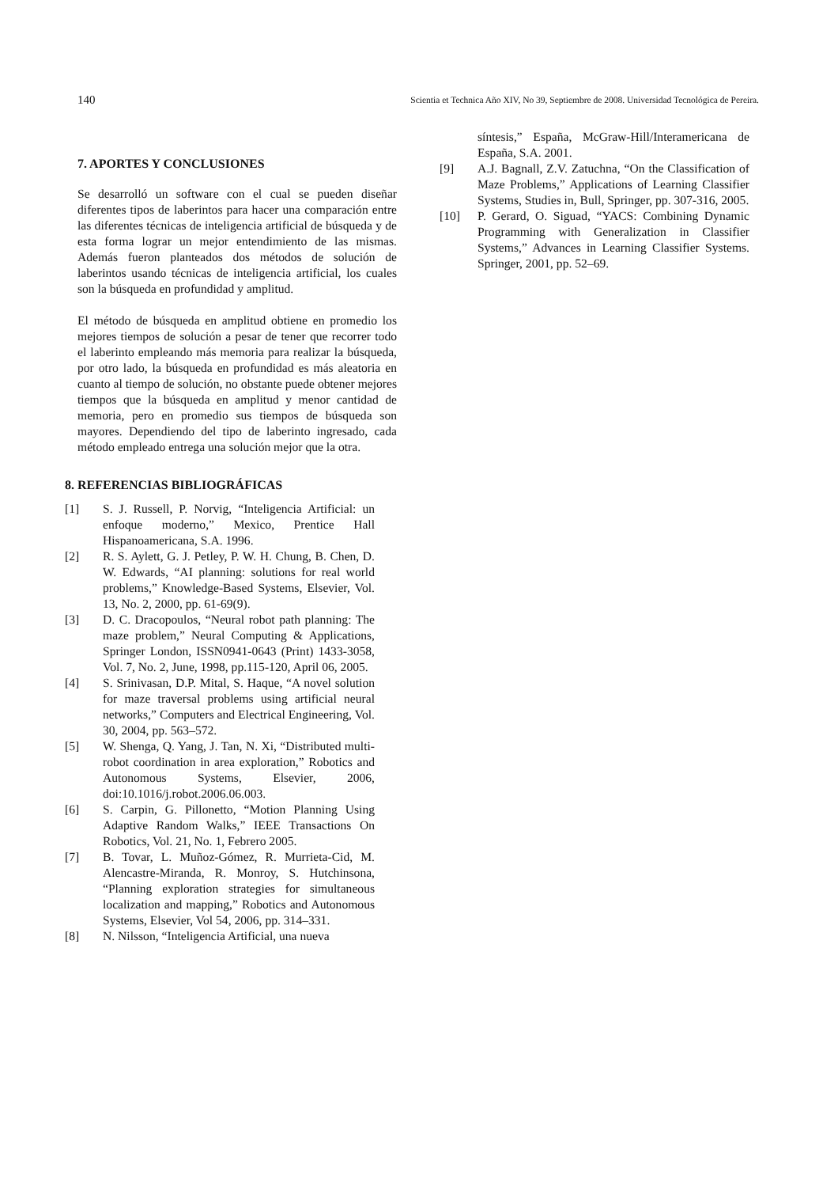140 Scientia et Technica Año XIV, No 39, Septiembre de 2008. Universidad Tecnológica de Pereira.
7. APORTES Y CONCLUSIONES
Se desarrolló un software con el cual se pueden diseñar diferentes tipos de laberintos para hacer una comparación entre las diferentes técnicas de inteligencia artificial de búsqueda y de esta forma lograr un mejor entendimiento de las mismas. Además fueron planteados dos métodos de solución de laberintos usando técnicas de inteligencia artificial, los cuales son la búsqueda en profundidad y amplitud.
El método de búsqueda en amplitud obtiene en promedio los mejores tiempos de solución a pesar de tener que recorrer todo el laberinto empleando más memoria para realizar la búsqueda, por otro lado, la búsqueda en profundidad es más aleatoria en cuanto al tiempo de solución, no obstante puede obtener mejores tiempos que la búsqueda en amplitud y menor cantidad de memoria, pero en promedio sus tiempos de búsqueda son mayores. Dependiendo del tipo de laberinto ingresado, cada método empleado entrega una solución mejor que la otra.
8. REFERENCIAS BIBLIOGRÁFICAS
[1] S. J. Russell, P. Norvig, “Inteligencia Artificial: un enfoque moderno,” Mexico, Prentice Hall Hispanoamericana, S.A. 1996.
[2] R. S. Aylett, G. J. Petley, P. W. H. Chung, B. Chen, D. W. Edwards, “AI planning: solutions for real world problems,” Knowledge-Based Systems, Elsevier, Vol. 13, No. 2, 2000, pp. 61-69(9).
[3] D. C. Dracopoulos, “Neural robot path planning: The maze problem,” Neural Computing & Applications, Springer London, ISSN0941-0643 (Print) 1433-3058, Vol. 7, No. 2, June, 1998, pp.115-120, April 06, 2005.
[4] S. Srinivasan, D.P. Mital, S. Haque, “A novel solution for maze traversal problems using artificial neural networks,” Computers and Electrical Engineering, Vol. 30, 2004, pp. 563–572.
[5] W. Shenga, Q. Yang, J. Tan, N. Xi, “Distributed multi-robot coordination in area exploration,” Robotics and Autonomous Systems, Elsevier, 2006, doi:10.1016/j.robot.2006.06.003.
[6] S. Carpin, G. Pillonetto, “Motion Planning Using Adaptive Random Walks,” IEEE Transactions On Robotics, Vol. 21, No. 1, Febrero 2005.
[7] B. Tovar, L. Muñoz-Gómez, R. Murrieta-Cid, M. Alencastre-Miranda, R. Monroy, S. Hutchinsona, “Planning exploration strategies for simultaneous localization and mapping,” Robotics and Autonomous Systems, Elsevier, Vol 54, 2006, pp. 314–331.
[8] N. Nilsson, “Inteligencia Artificial, una nueva
síntesis,” España, McGraw-Hill/Interamericana de España, S.A. 2001.
[9] A.J. Bagnall, Z.V. Zatuchna, “On the Classification of Maze Problems,” Applications of Learning Classifier Systems, Studies in, Bull, Springer, pp. 307-316, 2005.
[10] P. Gerard, O. Siguad, “YACS: Combining Dynamic Programming with Generalization in Classifier Systems,” Advances in Learning Classifier Systems. Springer, 2001, pp. 52–69.